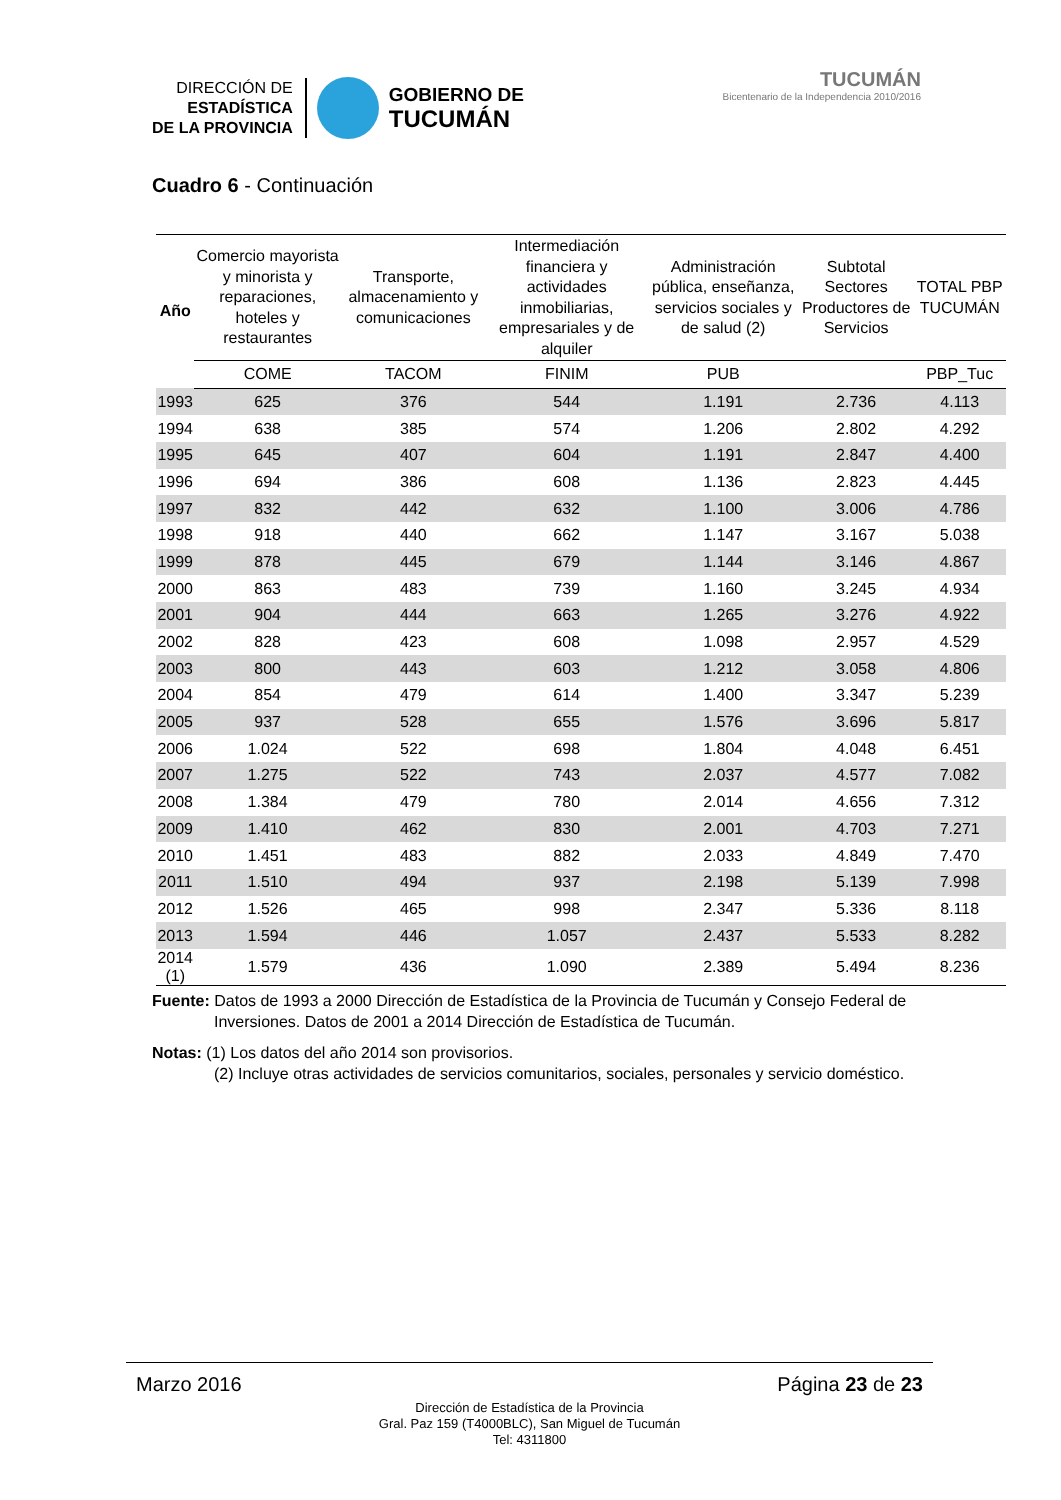DIRECCIÓN DE
ESTADÍSTICA
DE LA PROVINCIA
GOBIERNO DE
TUCUMÁN
TUCUMÁN
Bicentenario de la Independencia 2010/2016
Cuadro 6 - Continuación
| Año | Comercio mayorista y minorista y reparaciones, hoteles y restaurantes | Transporte, almacenamiento y comunicaciones | Intermediación financiera y actividades inmobiliarias, empresariales y de alquiler | Administración pública, enseñanza, servicios sociales y de salud (2) | Subtotal Sectores Productores de Servicios | TOTAL PBP TUCUMÁN |
| --- | --- | --- | --- | --- | --- | --- |
| | COME | TACOM | FINIM | PUB | | PBP_Tuc |
| 1993 | 625 | 376 | 544 | 1.191 | 2.736 | 4.113 |
| 1994 | 638 | 385 | 574 | 1.206 | 2.802 | 4.292 |
| 1995 | 645 | 407 | 604 | 1.191 | 2.847 | 4.400 |
| 1996 | 694 | 386 | 608 | 1.136 | 2.823 | 4.445 |
| 1997 | 832 | 442 | 632 | 1.100 | 3.006 | 4.786 |
| 1998 | 918 | 440 | 662 | 1.147 | 3.167 | 5.038 |
| 1999 | 878 | 445 | 679 | 1.144 | 3.146 | 4.867 |
| 2000 | 863 | 483 | 739 | 1.160 | 3.245 | 4.934 |
| 2001 | 904 | 444 | 663 | 1.265 | 3.276 | 4.922 |
| 2002 | 828 | 423 | 608 | 1.098 | 2.957 | 4.529 |
| 2003 | 800 | 443 | 603 | 1.212 | 3.058 | 4.806 |
| 2004 | 854 | 479 | 614 | 1.400 | 3.347 | 5.239 |
| 2005 | 937 | 528 | 655 | 1.576 | 3.696 | 5.817 |
| 2006 | 1.024 | 522 | 698 | 1.804 | 4.048 | 6.451 |
| 2007 | 1.275 | 522 | 743 | 2.037 | 4.577 | 7.082 |
| 2008 | 1.384 | 479 | 780 | 2.014 | 4.656 | 7.312 |
| 2009 | 1.410 | 462 | 830 | 2.001 | 4.703 | 7.271 |
| 2010 | 1.451 | 483 | 882 | 2.033 | 4.849 | 7.470 |
| 2011 | 1.510 | 494 | 937 | 2.198 | 5.139 | 7.998 |
| 2012 | 1.526 | 465 | 998 | 2.347 | 5.336 | 8.118 |
| 2013 | 1.594 | 446 | 1.057 | 2.437 | 5.533 | 8.282 |
| 2014 (1) | 1.579 | 436 | 1.090 | 2.389 | 5.494 | 8.236 |
Fuente: Datos de 1993 a 2000 Dirección de Estadística de la Provincia de Tucumán y Consejo Federal de Inversiones. Datos de 2001 a 2014 Dirección de Estadística de Tucumán.
Notas: (1) Los datos del año 2014 son provisorios.
(2) Incluye otras actividades de servicios comunitarios, sociales, personales y servicio doméstico.
Marzo 2016 Página 23 de 23
Dirección de Estadística de la Provincia
Gral. Paz 159 (T4000BLC), San Miguel de Tucumán
Tel: 4311800